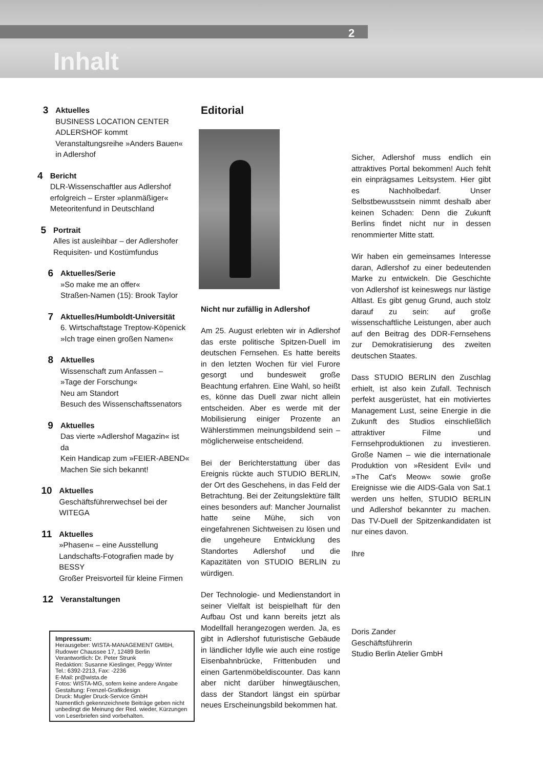2
Inhalt
3
Aktuelles
BUSINESS LOCATION CENTER ADLERSHOF kommt
Veranstaltungsreihe »Anders Bauen« in Adlershof
4
Bericht
DLR-Wissenschaftler aus Adlershof erfolgreich – Erster »planmäßiger« Meteoritenfund in Deutschland
5
Portrait
Alles ist ausleihbar – der Adlershofer Requisiten- und Kostümfundus
6
Aktuelles/Serie
»So make me an offer«
Straßen-Namen (15): Brook Taylor
7
Aktuelles/Humboldt-Universität
6. Wirtschaftstage Treptow-Köpenick
»Ich trage einen großen Namen«
8
Aktuelles
Wissenschaft zum Anfassen –
»Tage der Forschung«
Neu am Standort
Besuch des Wissenschaftssenators
9
Aktuelles
Das vierte »Adlershof Magazin« ist da
Kein Handicap zum »FEIER-ABEND«
Machen Sie sich bekannt!
10
Aktuelles
Geschäftsführerwechsel bei der WITEGA
11
Aktuelles
»Phasen« – eine Ausstellung
Landschafts-Fotografien made by BESSY
Großer Preisvorteil für kleine Firmen
12
Veranstaltungen
Impressum:
Herausgeber: WISTA-MANAGEMENT GMBH,
Rudower Chaussee 17, 12489 Berlin
Verantwortlich: Dr. Peter Strunk
Redaktion: Susanne Kieslinger, Peggy Winter
Tel.: 6392-2213, Fax: -2236
E-Mail: pr@wista.de
Fotos: WISTA-MG, sofern keine andere Angabe
Gestaltung: Frenzel-Grafikdesign
Druck: Mugler Druck-Service GmbH
Namentlich gekennzeichnete Beiträge geben nicht unbedingt die Meinung der Red. wieder, Kürzungen von Leserbriefen sind vorbehalten.
Editorial
Nicht nur zufällig in Adlershof
Am 25. August erlebten wir in Adlershof das erste politische Spitzen-Duell im deutschen Fernsehen. Es hatte bereits in den letzten Wochen für viel Furore gesorgt und bundesweit große Beachtung erfahren. Eine Wahl, so heißt es, könne das Duell zwar nicht allein entscheiden. Aber es werde mit der Mobilisierung einiger Prozente an Wählerstimmen meinungsbildend sein – möglicherweise entscheidend.
Bei der Berichterstattung über das Ereignis rückte auch STUDIO BERLIN, der Ort des Geschehens, in das Feld der Betrachtung. Bei der Zeitungslektüre fällt eines besonders auf: Mancher Journalist hatte seine Mühe, sich von eingefahrenen Sichtweisen zu lösen und die ungeheure Entwicklung des Standortes Adlershof und die Kapazitäten von STUDIO BERLIN zu würdigen.
Der Technologie- und Medienstandort in seiner Vielfalt ist beispielhaft für den Aufbau Ost und kann bereits jetzt als Modellfall herangezogen werden. Ja, es gibt in Adlershof futuristische Gebäude in ländlicher Idylle wie auch eine rostige Eisenbahnbrücke, Frittenbuden und einen Gartenmöbeldiscounter. Das kann aber nicht darüber hinwegtäuschen, dass der Standort längst ein spürbar neues Erscheinungsbild bekommen hat.
Sicher, Adlershof muss endlich ein attraktives Portal bekommen! Auch fehlt ein einprägsames Leitsystem. Hier gibt es Nachholbedarf. Unser Selbstbewusstsein nimmt deshalb aber keinen Schaden: Denn die Zukunft Berlins findet nicht nur in dessen renommierter Mitte statt.
Wir haben ein gemeinsames Interesse daran, Adlershof zu einer bedeutenden Marke zu entwickeln. Die Geschichte von Adlershof ist keineswegs nur lästige Altlast. Es gibt genug Grund, auch stolz darauf zu sein: auf große wissenschaftliche Leistungen, aber auch auf den Beitrag des DDR-Fernsehens zur Demokratisierung des zweiten deutschen Staates.
Dass STUDIO BERLIN den Zuschlag erhielt, ist also kein Zufall. Technisch perfekt ausgerüstet, hat ein motiviertes Management Lust, seine Energie in die Zukunft des Studios einschließlich attraktiver Filme und Fernsehproduktionen zu investieren. Große Namen – wie die internationale Produktion von »Resident Evil« und »The Cat's Meow« sowie große Ereignisse wie die AIDS-Gala von Sat.1 werden uns helfen, STUDIO BERLIN und Adlershof bekannter zu machen. Das TV-Duell der Spitzenkandidaten ist nur eines davon.
Ihre
Doris Zander
Geschäftsführerin
Studio Berlin Atelier GmbH